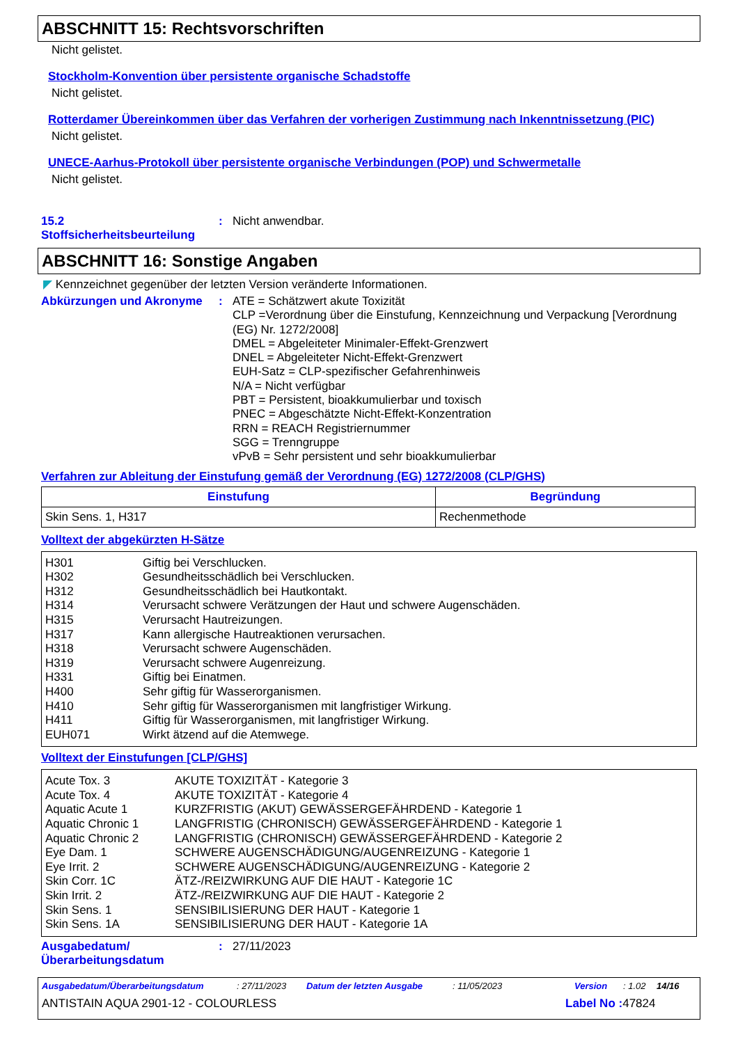ABSCHNITT 15: Rechtsvorschriften
Nicht gelistet.
Stockholm-Konvention über persistente organische Schadstoffe
Nicht gelistet.
Rotterdamer Übereinkommen über das Verfahren der vorherigen Zustimmung nach Inkenntnissetzung (PIC)
Nicht gelistet.
UNECE-Aarhus-Protokoll über persistente organische Verbindungen (POP) und Schwermetalle
Nicht gelistet.
15.2
Stoffsicherheitsbeurteilung
:
Nicht anwendbar.
ABSCHNITT 16: Sonstige Angaben
◤ Kennzeichnet gegenüber der letzten Version veränderte Informationen.
Abkürzungen und Akronyme :
ATE = Schätzwert akute Toxizität
CLP =Verordnung über die Einstufung, Kennzeichnung und Verpackung [Verordnung (EG) Nr. 1272/2008]
DMEL = Abgeleiteter Minimaler-Effekt-Grenzwert
DNEL = Abgeleiteter Nicht-Effekt-Grenzwert
EUH-Satz = CLP-spezifischer Gefahrenhinweis
N/A = Nicht verfügbar
PBT = Persistent, bioakkumulierbar und toxisch
PNEC = Abgeschätzte Nicht-Effekt-Konzentration
RRN = REACH Registriernummer
SGG = Trenngruppe
vPvB = Sehr persistent und sehr bioakkumulierbar
Verfahren zur Ableitung der Einstufung gemäß der Verordnung (EG) 1272/2008 (CLP/GHS)
| Einstufung | Begründung |
| --- | --- |
| Skin Sens. 1, H317 | Rechenmethode |
Volltext der abgekürzten H-Sätze
H301 Giftig bei Verschlucken.
H302 Gesundheitsschädlich bei Verschlucken.
H312 Gesundheitsschädlich bei Hautkontakt.
H314 Verursacht schwere Verätzungen der Haut und schwere Augenschäden.
H315 Verursacht Hautreizungen.
H317 Kann allergische Hautreaktionen verursachen.
H318 Verursacht schwere Augenschäden.
H319 Verursacht schwere Augenreizung.
H331 Giftig bei Einatmen.
H400 Sehr giftig für Wasserorganismen.
H410 Sehr giftig für Wasserorganismen mit langfristiger Wirkung.
H411 Giftig für Wasserorganismen, mit langfristiger Wirkung.
EUH071 Wirkt ätzend auf die Atemwege.
Volltext der Einstufungen [CLP/GHS]
Acute Tox. 3 AKUTE TOXIZITÄT - Kategorie 3
Acute Tox. 4 AKUTE TOXIZITÄT - Kategorie 4
Aquatic Acute 1 KURZFRISTIG (AKUT) GEWÄSSERGEFÄHRDEND - Kategorie 1
Aquatic Chronic 1 LANGFRISTIG (CHRONISCH) GEWÄSSERGEFÄHRDEND - Kategorie 1
Aquatic Chronic 2 LANGFRISTIG (CHRONISCH) GEWÄSSERGEFÄHRDEND - Kategorie 2
Eye Dam. 1 SCHWERE AUGENSCHÄDIGUNG/AUGENREIZUNG - Kategorie 1
Eye Irrit. 2 SCHWERE AUGENSCHÄDIGUNG/AUGENREIZUNG - Kategorie 2
Skin Corr. 1C ÄTZ-/REIZWIRKUNG AUF DIE HAUT - Kategorie 1C
Skin Irrit. 2 ÄTZ-/REIZWIRKUNG AUF DIE HAUT - Kategorie 2
Skin Sens. 1 SENSIBILISIERUNG DER HAUT - Kategorie 1
Skin Sens. 1A SENSIBILISIERUNG DER HAUT - Kategorie 1A
Ausgabedatum/
Überarbeitungsdatum
:
27/11/2023
Ausgabedatum/Überarbeitungsdatum: 27/11/2023 Datum der letzten Ausgabe: 11/05/2023 Version: 1.02 14/16
ANTISTAIN AQUA 2901-12 - COLOURLESS Label No : 47824